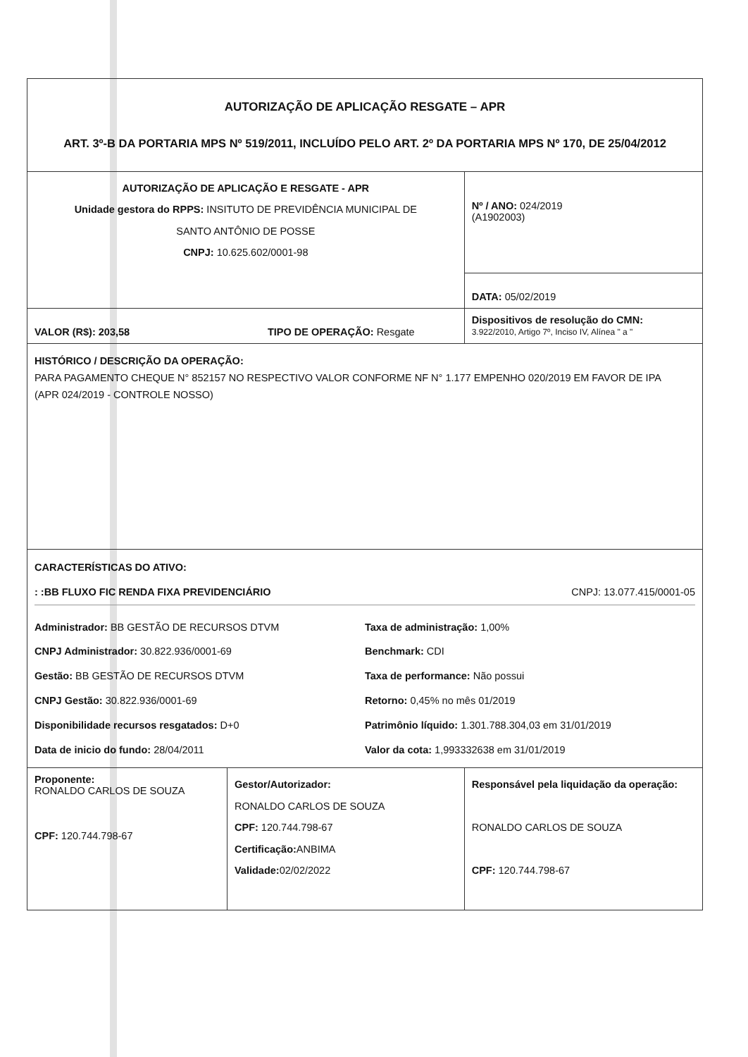| AUTORIZAÇÃO DE APLICAÇÃO RESGATE – APR ART. 3º-B DA PORTARIA MPS Nº 519/2011, INCLUÍDO PELO ART. 2º DA PORTARIA MPS Nº 170, DE 25/04/2012 | | |
| AUTORIZAÇÃO DE APLICAÇÃO E RESGATE - APR Unidade gestora do RPPS: INSITUTO DE PREVIDÊNCIA MUNICIPAL DE SANTO ANTÔNIO DE POSSE CNPJ: 10.625.602/0001-98 | | Nº / ANO: 024/2019 (A1902003) |
| | | DATA: 05/02/2019 |
| VALOR (R$): 203,58 TIPO DE OPERAÇÃO: Resgate | | Dispositivos de resolução do CMN: 3.922/2010, Artigo 7º, Inciso IV, Alínea " a " |
| HISTÓRICO / DESCRIÇÃO DA OPERAÇÃO: PARA PAGAMENTO CHEQUE N° 852157 NO RESPECTIVO VALOR CONFORME NF N° 1.177 EMPENHO 020/2019 EM FAVOR DE IPA (APR 024/2019 - CONTROLE NOSSO) | | |
| CARACTERÍSTICAS DO ATIVO: : :BB FLUXO FIC RENDA FIXA PREVIDENCIÁRIO CNPJ: 13.077.415/0001-05 Administrador: BB GESTÃO DE RECURSOS DTVM CNPJ Administrador: 30.822.936/0001-69 Gestão: BB GESTÃO DE RECURSOS DTVM CNPJ Gestão: 30.822.936/0001-69 Disponibilidade recursos resgatados: D+0 Data de inicio do fundo: 28/04/2011 Taxa de administração: 1,00% Benchmark: CDI Taxa de performance: Não possui Retorno: 0,45% no mês 01/2019 Patrimônio líquido: 1.301.788.304,03 em 31/01/2019 Valor da cota: 1,993332638 em 31/01/2019 | | |
| Proponente: RONALDO CARLOS DE SOUZA CPF: 120.744.798-67 | Gestor/Autorizador: RONALDO CARLOS DE SOUZA CPF: 120.744.798-67 Certificação: ANBIMA Validade: 02/02/2022 | Responsável pela liquidação da operação: RONALDO CARLOS DE SOUZA CPF: 120.744.798-67 |